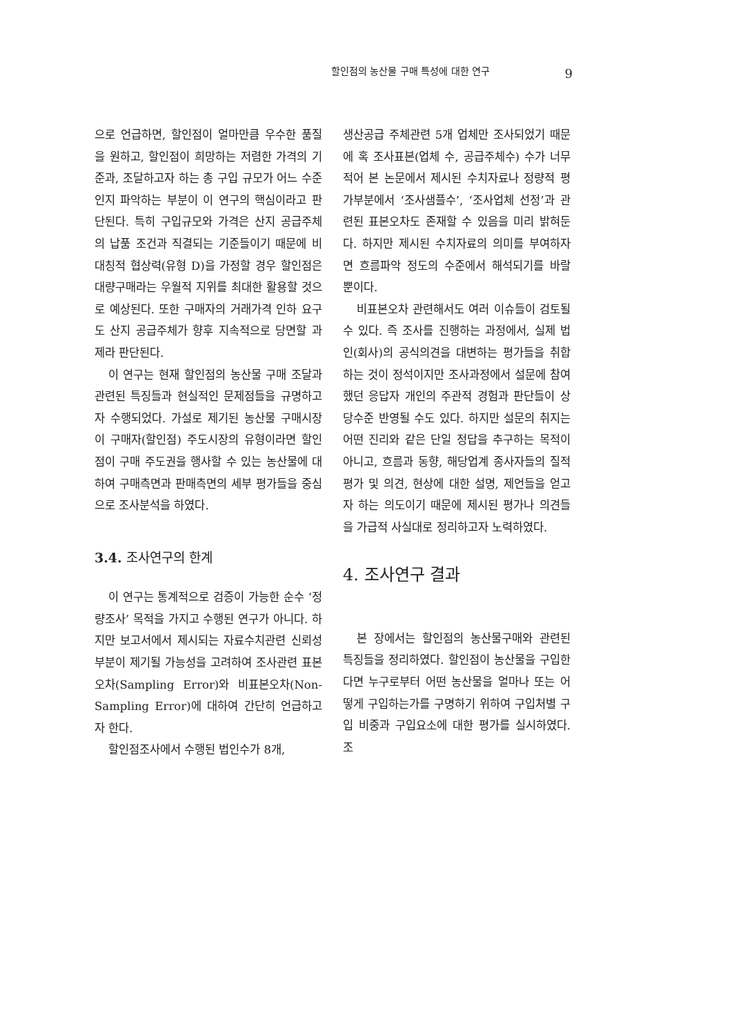할인점의 농산물 구매 특성에 대한 연구 9
으로 언급하면, 할인점이 얼마만큼 우수한 품질을 원하고, 할인점이 희망하는 저렴한 가격의 기준과, 조달하고자 하는 총 구입 규모가 어느 수준인지 파악하는 부분이 이 연구의 핵심이라고 판단된다. 특히 구입규모와 가격은 산지 공급주체의 납품 조건과 직결되는 기준들이기 때문에 비대칭적 협상력(유형 D)을 가정할 경우 할인점은 대량구매라는 우월적 지위를 최대한 활용할 것으로 예상된다. 또한 구매자의 거래가격 인하 요구도 산지 공급주체가 향후 지속적으로 당면할 과제라 판단된다.
이 연구는 현재 할인점의 농산물 구매 조달과 관련된 특징들과 현실적인 문제점들을 규명하고자 수행되었다. 가설로 제기된 농산물 구매시장이 구매자(할인점) 주도시장의 유형이라면 할인점이 구매 주도권을 행사할 수 있는 농산물에 대하여 구매측면과 판매측면의 세부 평가들을 중심으로 조사분석을 하였다.
3.4. 조사연구의 한계
이 연구는 통계적으로 검증이 가능한 순수 ‘정량조사’ 목적을 가지고 수행된 연구가 아니다. 하지만 보고서에서 제시되는 자료수치관련 신뢰성부분이 제기될 가능성을 고려하여 조사관련 표본오차(Sampling Error)와 비표본오차(Non- Sampling Error)에 대하여 간단히 언급하고자 한다.
할인점조사에서 수행된 법인수가 8개,
생산공급 주체관련 5개 업체만 조사되었기 때문에 혹 조사표본(업체 수, 공급주체수) 수가 너무 적어 본 논문에서 제시된 수치자료나 정량적 평가부분에서 ‘조사샘플수’, ‘조사업체 선정’과 관련된 표본오차도 존재할 수 있음을 미리 밝혀둔다. 하지만 제시된 수치자료의 의미를 부여하자면 흐름파악 정도의 수준에서 해석되기를 바랄 뿐이다.
비표본오차 관련해서도 여러 이슈들이 검토될 수 있다. 즉 조사를 진행하는 과정에서, 실제 법인(회사)의 공식의견을 대변하는 평가들을 취합하는 것이 정석이지만 조사과정에서 설문에 참여했던 응답자 개인의 주관적 경험과 판단들이 상당수준 반영될 수도 있다. 하지만 설문의 취지는 어떤 진리와 같은 단일 정답을 추구하는 목적이 아니고, 흐름과 동향, 해당업계 종사자들의 질적 평가 및 의견, 현상에 대한 설명, 제언들을 얻고자 하는 의도이기 때문에 제시된 평가나 의견들을 가급적 사실대로 정리하고자 노력하였다.
4. 조사연구 결과
본 장에서는 할인점의 농산물구매와 관련된 특징들을 정리하였다. 할인점이 농산물을 구입한다면 누구로부터 어떤 농산물을 얼마나 또는 어떻게 구입하는가를 구명하기 위하여 구입처별 구입 비중과 구입요소에 대한 평가를 실시하였다. 조